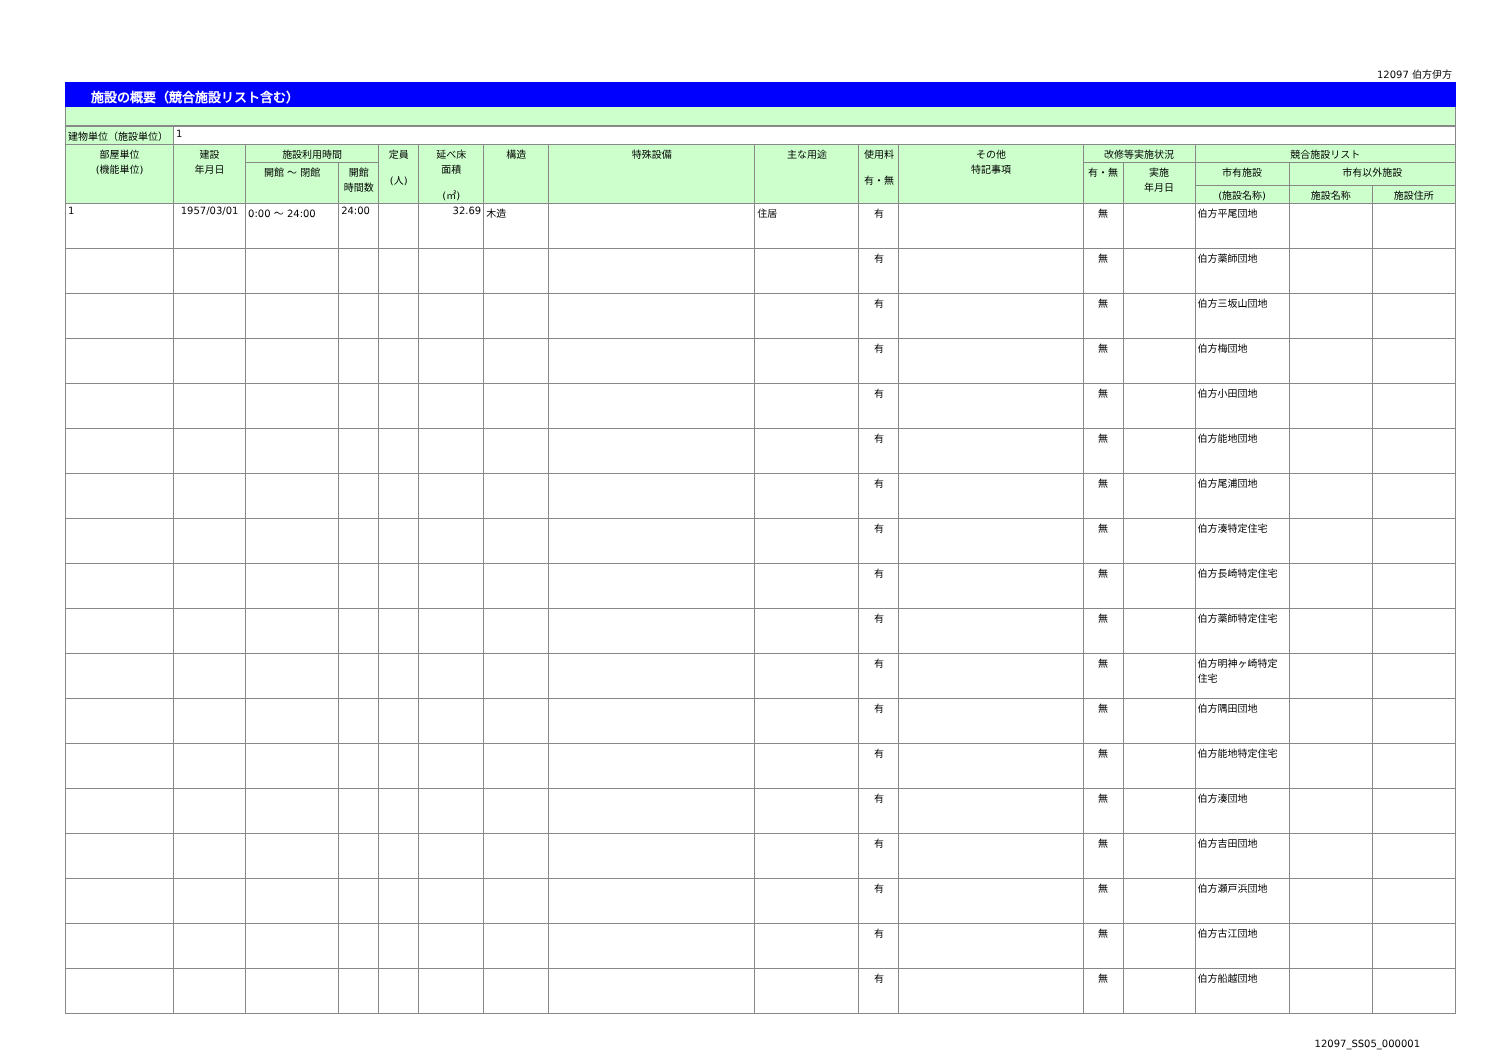12097 伯方伊方
施設の概要（競合施設リスト含む）
| 建物単位（施設単位） | 1 | | | | | | | | | | | | | | |
| 部屋単位 (機能単位) | 建設 年月日 | 施設利用時間 | | 定員 (人) | 延べ床 面積 (㎡) | 構造 | 特殊設備 | 主な用途 | 使用料 有・無 | その他 特記事項 | 改修等実施状況 | | 競合施設リスト | | |
| | | 開館 ～ 閉館 | 開館 時間数 | | | | | | | | 有・無 | 実施 年月日 | 市有施設 | 市有以外施設 | |
| | | | | | | | | | | | | | (施設名称) | 施設名称 | 施設住所 |
| 1 | 1957/03/01 | 0:00 ～ 24:00 | 24:00 | | 32.69 | 木造 | | 住居 | 有 | | 無 | | 伯方平尾団地 | | |
| | | | | | | | | | 有 | | 無 | | 伯方薬師団地 | | |
| | | | | | | | | | 有 | | 無 | | 伯方三坂山団地 | | |
| | | | | | | | | | 有 | | 無 | | 伯方梅団地 | | |
| | | | | | | | | | 有 | | 無 | | 伯方小田団地 | | |
| | | | | | | | | | 有 | | 無 | | 伯方能地団地 | | |
| | | | | | | | | | 有 | | 無 | | 伯方尾浦団地 | | |
| | | | | | | | | | 有 | | 無 | | 伯方湊特定住宅 | | |
| | | | | | | | | | 有 | | 無 | | 伯方長崎特定住宅 | | |
| | | | | | | | | | 有 | | 無 | | 伯方薬師特定住宅 | | |
| | | | | | | | | | 有 | | 無 | | 伯方明神ヶ崎特定住宅 | | |
| | | | | | | | | | 有 | | 無 | | 伯方隅田団地 | | |
| | | | | | | | | | 有 | | 無 | | 伯方能地特定住宅 | | |
| | | | | | | | | | 有 | | 無 | | 伯方湊団地 | | |
| | | | | | | | | | 有 | | 無 | | 伯方吉田団地 | | |
| | | | | | | | | | 有 | | 無 | | 伯方瀬戸浜団地 | | |
| | | | | | | | | | 有 | | 無 | | 伯方古江団地 | | |
| | | | | | | | | | 有 | | 無 | | 伯方船越団地 | | |
12097_SS05_000001